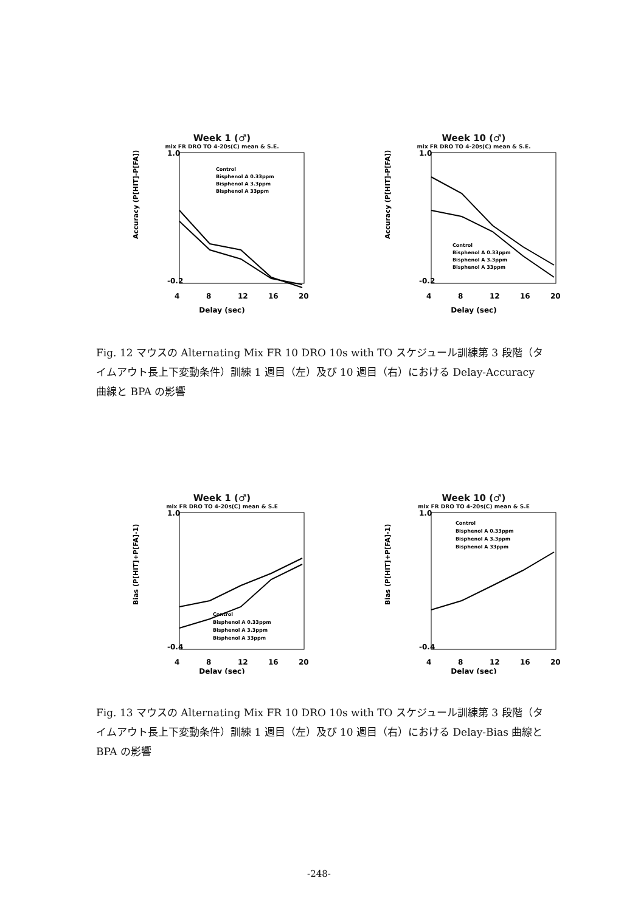Week 1 (♂)
mix FR DRO TO 4-20s(C) mean & S.E.
1.0
-0.2
Accuracy (P[HIT]-P[FA])
4
8
12
16
20
Delay (sec)
Control
Bisphenol A 0.33ppm
Bisphenol A 3.3ppm
Bisphenol A 33ppm
Week 10 (♂)
mix FR DRO TO 4-20s(C) mean & S.E.
1.0
-0.2
Accuracy (P[HIT]-P[FA])
4
8
12
16
20
Delay (sec)
Control
Bisphenol A 0.33ppm
Bisphenol A 3.3ppm
Bisphenol A 33ppm
Fig. 12 マウスの Alternating Mix FR 10 DRO 10s with TO スケジュール訓練第 3 段階（タイムアウト長上下変動条件）訓練 1 週目（左）及び 10 週目（右）における Delay-Accuracy 曲線と BPA の影響
Week 1 (♂)
mix FR DRO TO 4-20s(C) mean & S.E
1.0
-0.4
Bias (P[HIT]+P[FA]-1)
4
8
12
16
20
Delay (sec)
Control
Bisphenol A 0.33ppm
Bisphenol A 3.3ppm
Bisphenol A 33ppm
Week 10 (♂)
mix FR DRO TO 4-20s(C) mean & S.E
1.0
-0.4
Bias (P[HIT]+P[FA]-1)
4
8
12
16
20
Delay (sec)
Control
Bisphenol A 0.33ppm
Bisphenol A 3.3ppm
Bisphenol A 33ppm
Fig. 13 マウスの Alternating Mix FR 10 DRO 10s with TO スケジュール訓練第 3 段階（タイムアウト長上下変動条件）訓練 1 週目（左）及び 10 週目（右）における Delay-Bias 曲線と BPA の影響
-248-